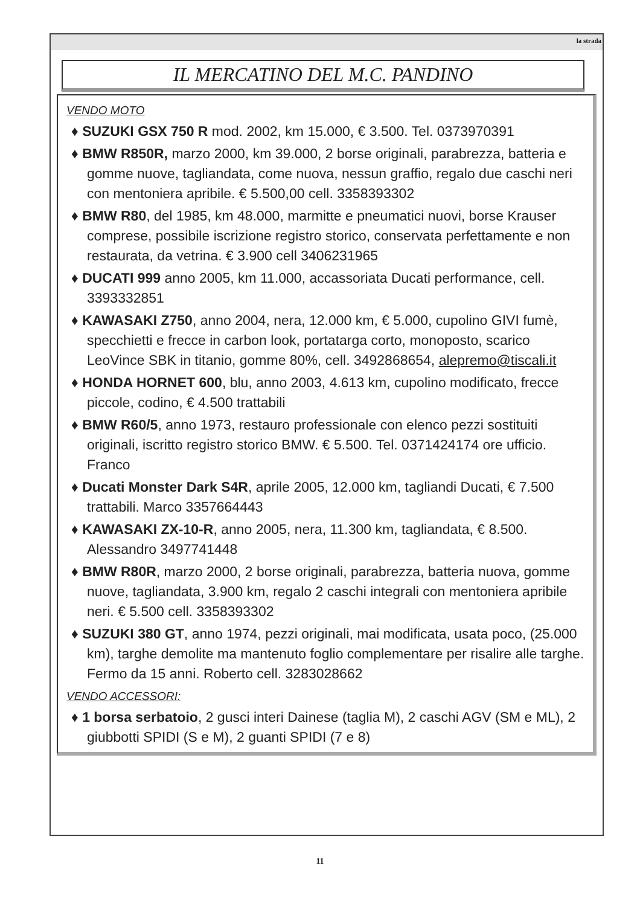la strada
IL MERCATINO DEL M.C. PANDINO
VENDO MOTO
♦ SUZUKI GSX 750 R mod. 2002, km 15.000, € 3.500. Tel. 0373970391
♦ BMW R850R, marzo 2000, km 39.000, 2 borse originali, parabrezza, batteria e gomme nuove, tagliandata, come nuova, nessun graffio, regalo due caschi neri con mentoniera apribile. € 5.500,00 cell. 3358393302
♦ BMW R80, del 1985, km 48.000, marmitte e pneumatici nuovi, borse Krauser comprese, possibile iscrizione registro storico, conservata perfettamente e non restaurata, da vetrina. € 3.900 cell 3406231965
♦ DUCATI 999 anno 2005, km 11.000, accassoriata Ducati performance, cell. 3393332851
♦ KAWASAKI Z750, anno 2004, nera, 12.000 km, € 5.000, cupolino GIVI fumè, specchietti e frecce in carbon look, portatarga corto, monoposto, scarico LeoVince SBK in titanio, gomme 80%, cell. 3492868654, alepremo@tiscali.it
♦ HONDA HORNET 600, blu, anno 2003, 4.613 km, cupolino modificato, frecce piccole, codino, € 4.500 trattabili
♦ BMW R60/5, anno 1973, restauro professionale con elenco pezzi sostituiti originali, iscritto registro storico BMW. € 5.500. Tel. 0371424174 ore ufficio. Franco
♦ Ducati Monster Dark S4R, aprile 2005, 12.000 km, tagliandi Ducati, € 7.500 trattabili. Marco 3357664443
♦ KAWASAKI ZX-10-R, anno 2005, nera, 11.300 km, tagliandata, € 8.500. Alessandro 3497741448
♦ BMW R80R, marzo 2000, 2 borse originali, parabrezza, batteria nuova, gomme nuove, tagliandata, 3.900 km, regalo 2 caschi integrali con mentoniera apribile neri. € 5.500 cell. 3358393302
♦ SUZUKI 380 GT, anno 1974, pezzi originali, mai modificata, usata poco, (25.000 km), targhe demolite ma mantenuto foglio complementare per risalire alle targhe. Fermo da 15 anni. Roberto cell. 3283028662
VENDO ACCESSORI:
♦ 1 borsa serbatoio, 2 gusci interi Dainese (taglia M), 2 caschi AGV (SM e ML), 2 giubbotti SPIDI (S e M), 2 guanti SPIDI (7 e 8)
11